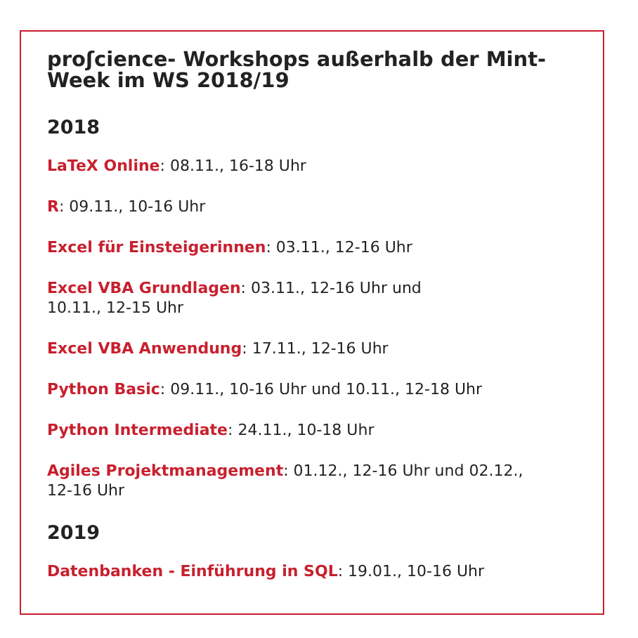proʃcience- Workshops außerhalb der Mint-Week im WS 2018/19
2018
LaTeX Online: 08.11., 16-18 Uhr
R: 09.11., 10-16 Uhr
Excel für Einsteigerinnen: 03.11., 12-16 Uhr
Excel VBA Grundlagen: 03.11., 12-16 Uhr und
10.11., 12-15 Uhr
Excel VBA Anwendung: 17.11., 12-16 Uhr
Python Basic: 09.11., 10-16 Uhr und 10.11., 12-18 Uhr
Python Intermediate: 24.11., 10-18 Uhr
Agiles Projektmanagement: 01.12., 12-16 Uhr und 02.12.,
12-16 Uhr
2019
Datenbanken - Einführung in SQL: 19.01., 10-16 Uhr